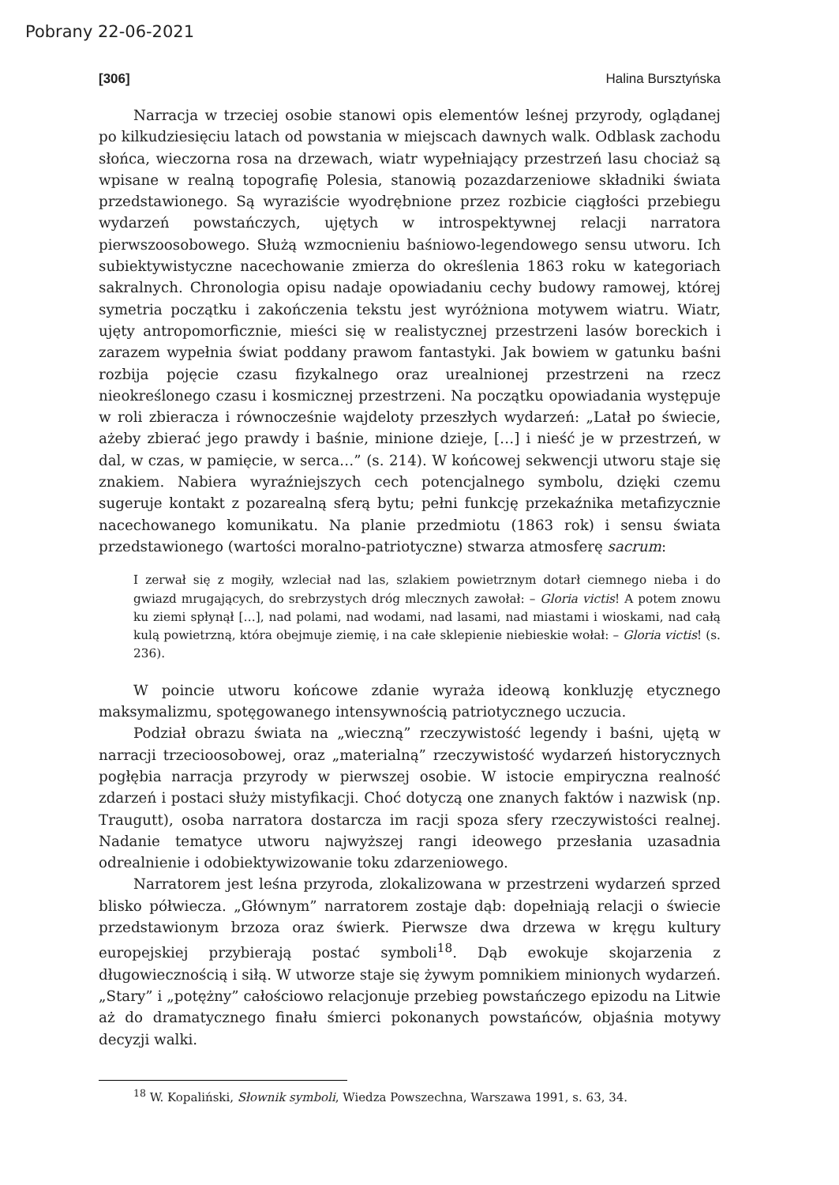Pobrany 22-06-2021
[306] Halina Bursztyńska
Narracja w trzeciej osobie stanowi opis elementów leśnej przyrody, oglądanej po kilkudziesięciu latach od powstania w miejscach dawnych walk. Odblask zachodu słońca, wieczorna rosa na drzewach, wiatr wypełniający przestrzeń lasu chociaż są wpisane w realną topografię Polesia, stanowią pozazdarzeniowe składniki świata przedstawionego. Są wyraziście wyodrębnione przez rozbicie ciągłości przebiegu wydarzeń powstańczych, ujętych w introspektywnej relacji narratora pierwszoosobowego. Służą wzmocnieniu baśniowo-legendowego sensu utworu. Ich subiektywistyczne nacechowanie zmierza do określenia 1863 roku w kategoriach sakralnych. Chronologia opisu nadaje opowiadaniu cechy budowy ramowej, której symetria początku i zakończenia tekstu jest wyróżniona motywem wiatru. Wiatr, ujęty antropomorficznie, mieści się w realistycznej przestrzeni lasów boreckich i zarazem wypełnia świat poddany prawom fantastyki. Jak bowiem w gatunku baśni rozbija pojęcie czasu fizykalnego oraz urealnionej przestrzeni na rzecz nieokreślonego czasu i kosmicznej przestrzeni. Na początku opowiadania występuje w roli zbieracza i równocześnie wajdeloty przeszłych wydarzeń: „Latał po świecie, ażeby zbierać jego prawdy i baśnie, minione dzieje, […] i nieść je w przestrzeń, w dal, w czas, w pamięcie, w serca…” (s. 214). W końcowej sekwencji utworu staje się znakiem. Nabiera wyraźniejszych cech potencjalnego symbolu, dzięki czemu sugeruje kontakt z pozarealną sferą bytu; pełni funkcję przekaźnika metafizycznie nacechowanego komunikatu. Na planie przedmiotu (1863 rok) i sensu świata przedstawionego (wartości moralno-patriotyczne) stwarza atmosferę sacrum:
I zerwał się z mogiły, wzleciał nad las, szlakiem powietrznym dotarł ciemnego nieba i do gwiazd mrugających, do srebrzystych dróg mlecznych zawołał: – Gloria victis! A potem znowu ku ziemi spłynął […], nad polami, nad wodami, nad lasami, nad miastami i wioskami, nad całą kulą powietrzną, która obejmuje ziemię, i na całe sklepienie niebieskie wołał: – Gloria victis! (s. 236).
W poincie utworu końcowe zdanie wyraża ideową konkluzję etycznego maksymalizmu, spotęgowanego intensywnością patriotycznego uczucia.
Podział obrazu świata na „wieczną” rzeczywistość legendy i baśni, ujętą w narracji trzecioosobowej, oraz „materialną” rzeczywistość wydarzeń historycznych pogłębia narracja przyrody w pierwszej osobie. W istocie empiryczna realność zdarzeń i postaci służy mistyfikacji. Choć dotyczą one znanych faktów i nazwisk (np. Traugutt), osoba narratora dostarcza im racji spoza sfery rzeczywistości realnej. Nadanie tematyce utworu najwyższej rangi ideowego przesłania uzasadnia odrealnienie i odobiektywizowanie toku zdarzeniowego.
Narratorem jest leśna przyroda, zlokalizowana w przestrzeni wydarzeń sprzed blisko półwiecza. „Głównym” narratorem zostaje dąb: dopełniają relacji o świecie przedstawionym brzoza oraz świerk. Pierwsze dwa drzewa w kręgu kultury europejskiej przybierają postać symboli<sup>18</sup>. Dąb ewokuje skojarzenia z długowiecznością i siłą. W utworze staje się żywym pomnikiem minionych wydarzeń. „Stary” i „potężny” całościowo relacjonuje przebieg powstańczego epizodu na Litwie aż do dramatycznego finału śmierci pokonanych powstańców, objaśnia motywy decyzji walki.
<sup>18</sup> W. Kopaliński, Słownik symboli, Wiedza Powszechna, Warszawa 1991, s. 63, 34.